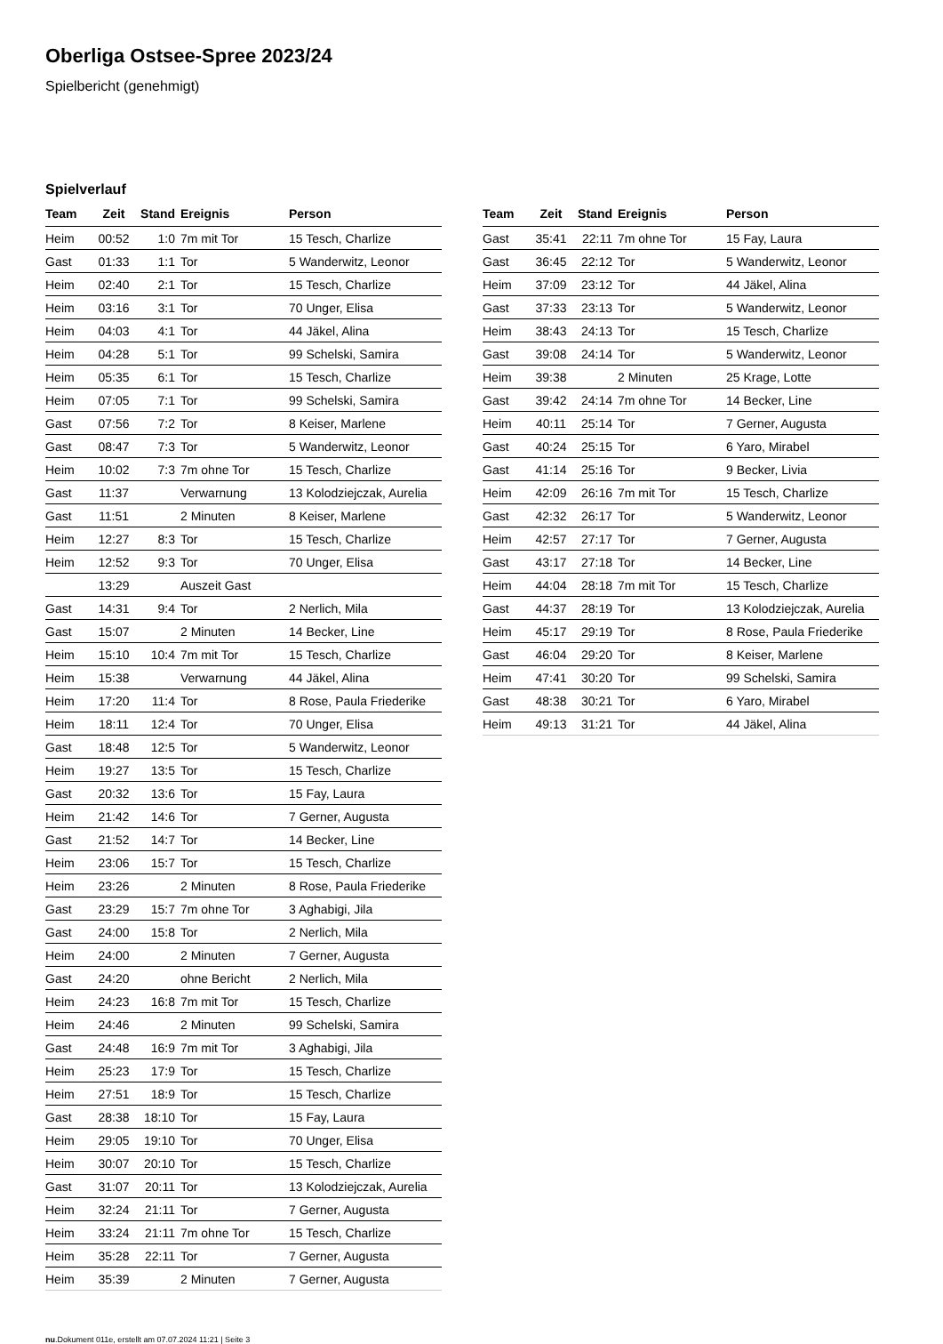Oberliga Ostsee-Spree 2023/24
Spielbericht (genehmigt)
Spielverlauf
| Team | Zeit | Stand | Ereignis | Person |
| --- | --- | --- | --- | --- |
| Heim | 00:52 | 1:0 | 7m mit Tor | 15 Tesch, Charlize |
| Gast | 01:33 | 1:1 | Tor | 5 Wanderwitz, Leonor |
| Heim | 02:40 | 2:1 | Tor | 15 Tesch, Charlize |
| Heim | 03:16 | 3:1 | Tor | 70 Unger, Elisa |
| Heim | 04:03 | 4:1 | Tor | 44 Jäkel, Alina |
| Heim | 04:28 | 5:1 | Tor | 99 Schelski, Samira |
| Heim | 05:35 | 6:1 | Tor | 15 Tesch, Charlize |
| Heim | 07:05 | 7:1 | Tor | 99 Schelski, Samira |
| Gast | 07:56 | 7:2 | Tor | 8 Keiser, Marlene |
| Gast | 08:47 | 7:3 | Tor | 5 Wanderwitz, Leonor |
| Heim | 10:02 | 7:3 | 7m ohne Tor | 15 Tesch, Charlize |
| Gast | 11:37 | | Verwarnung | 13 Kolodziejczak, Aurelia |
| Gast | 11:51 | | 2 Minuten | 8 Keiser, Marlene |
| Heim | 12:27 | 8:3 | Tor | 15 Tesch, Charlize |
| Heim | 12:52 | 9:3 | Tor | 70 Unger, Elisa |
| | 13:29 | | Auszeit Gast | |
| Gast | 14:31 | 9:4 | Tor | 2 Nerlich, Mila |
| Gast | 15:07 | | 2 Minuten | 14 Becker, Line |
| Heim | 15:10 | 10:4 | 7m mit Tor | 15 Tesch, Charlize |
| Heim | 15:38 | | Verwarnung | 44 Jäkel, Alina |
| Heim | 17:20 | 11:4 | Tor | 8 Rose, Paula Friederike |
| Heim | 18:11 | 12:4 | Tor | 70 Unger, Elisa |
| Gast | 18:48 | 12:5 | Tor | 5 Wanderwitz, Leonor |
| Heim | 19:27 | 13:5 | Tor | 15 Tesch, Charlize |
| Gast | 20:32 | 13:6 | Tor | 15 Fay, Laura |
| Heim | 21:42 | 14:6 | Tor | 7 Gerner, Augusta |
| Gast | 21:52 | 14:7 | Tor | 14 Becker, Line |
| Heim | 23:06 | 15:7 | Tor | 15 Tesch, Charlize |
| Heim | 23:26 | | 2 Minuten | 8 Rose, Paula Friederike |
| Gast | 23:29 | 15:7 | 7m ohne Tor | 3 Aghabigi, Jila |
| Gast | 24:00 | 15:8 | Tor | 2 Nerlich, Mila |
| Heim | 24:00 | | 2 Minuten | 7 Gerner, Augusta |
| Gast | 24:20 | | ohne Bericht | 2 Nerlich, Mila |
| Heim | 24:23 | 16:8 | 7m mit Tor | 15 Tesch, Charlize |
| Heim | 24:46 | | 2 Minuten | 99 Schelski, Samira |
| Gast | 24:48 | 16:9 | 7m mit Tor | 3 Aghabigi, Jila |
| Heim | 25:23 | 17:9 | Tor | 15 Tesch, Charlize |
| Heim | 27:51 | 18:9 | Tor | 15 Tesch, Charlize |
| Gast | 28:38 | 18:10 | Tor | 15 Fay, Laura |
| Heim | 29:05 | 19:10 | Tor | 70 Unger, Elisa |
| Heim | 30:07 | 20:10 | Tor | 15 Tesch, Charlize |
| Gast | 31:07 | 20:11 | Tor | 13 Kolodziejczak, Aurelia |
| Heim | 32:24 | 21:11 | Tor | 7 Gerner, Augusta |
| Heim | 33:24 | 21:11 | 7m ohne Tor | 15 Tesch, Charlize |
| Heim | 35:28 | 22:11 | Tor | 7 Gerner, Augusta |
| Heim | 35:39 | | 2 Minuten | 7 Gerner, Augusta |
| Team | Zeit | Stand | Ereignis | Person |
| --- | --- | --- | --- | --- |
| Gast | 35:41 | 22:11 | 7m ohne Tor | 15 Fay, Laura |
| Gast | 36:45 | 22:12 | Tor | 5 Wanderwitz, Leonor |
| Heim | 37:09 | 23:12 | Tor | 44 Jäkel, Alina |
| Gast | 37:33 | 23:13 | Tor | 5 Wanderwitz, Leonor |
| Heim | 38:43 | 24:13 | Tor | 15 Tesch, Charlize |
| Gast | 39:08 | 24:14 | Tor | 5 Wanderwitz, Leonor |
| Heim | 39:38 | | 2 Minuten | 25 Krage, Lotte |
| Gast | 39:42 | 24:14 | 7m ohne Tor | 14 Becker, Line |
| Heim | 40:11 | 25:14 | Tor | 7 Gerner, Augusta |
| Gast | 40:24 | 25:15 | Tor | 6 Yaro, Mirabel |
| Gast | 41:14 | 25:16 | Tor | 9 Becker, Livia |
| Heim | 42:09 | 26:16 | 7m mit Tor | 15 Tesch, Charlize |
| Gast | 42:32 | 26:17 | Tor | 5 Wanderwitz, Leonor |
| Heim | 42:57 | 27:17 | Tor | 7 Gerner, Augusta |
| Gast | 43:17 | 27:18 | Tor | 14 Becker, Line |
| Heim | 44:04 | 28:18 | 7m mit Tor | 15 Tesch, Charlize |
| Gast | 44:37 | 28:19 | Tor | 13 Kolodziejczak, Aurelia |
| Heim | 45:17 | 29:19 | Tor | 8 Rose, Paula Friederike |
| Gast | 46:04 | 29:20 | Tor | 8 Keiser, Marlene |
| Heim | 47:41 | 30:20 | Tor | 99 Schelski, Samira |
| Gast | 48:38 | 30:21 | Tor | 6 Yaro, Mirabel |
| Heim | 49:13 | 31:21 | Tor | 44 Jäkel, Alina |
nu.Dokument 011e, erstellt am 07.07.2024 11:21 | Seite 3